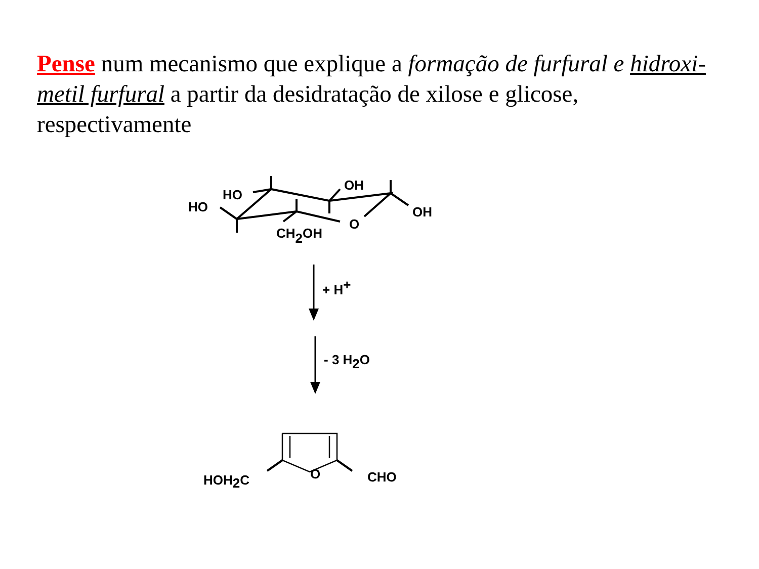Pense num mecanismo que explique a formação de furfural e hidroxi-metil furfural a partir da desidratação de xilose e glicose, respectivamente
HO
HO
OH
OH
O
CH2OH
+ H+
- 3 H2O
O
HOH2C
CHO